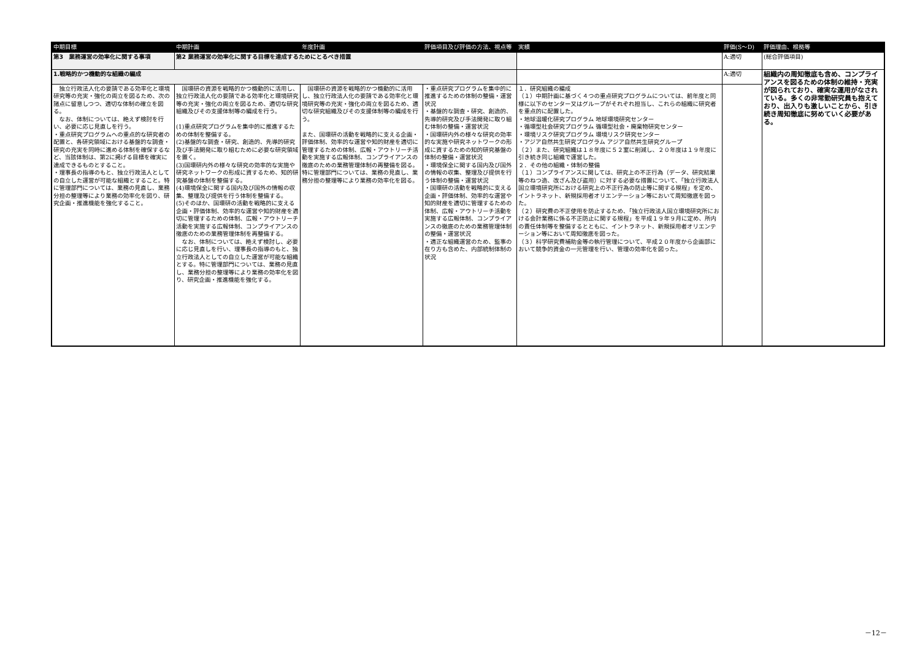| 中期目標 | 中期計画 | 年度計画 | 評価項目及び評価の方法、視点等 | 実績 | 評価(S〜D) | 評価理由、根拠等 |
| --- | --- | --- | --- | --- | --- | --- |
| 第3 業務運営の効率化に関する事項 | 第2 業務運営の効率化に関する目標を達成するためにとるべき措置 | | | | A:適切 | (総合評価項目) |
| 1.戦略的かつ機動的な組織の編成 | | | | | A:適切 | 組織内の周知徹底も含め、コンプライアンスを図るための体制の維持・充実が図られており、確実な運用がなされている。多くの非常勤研究員も抱えており、出入りも激しいことから、引き続き周知徹底に努めていく必要がある。 |
| 独立行政法人化の要請である効率化と環境研究等の充実・強化の両立を図るため、次の諸点に留意しつつ、適切な体制の確立を図る。 なお、体制については、絶えず検討を行い、必要に応じ見直しを行う。 ・重点研究プログラムへの重点的な研究者の配置と、各研究領域における基盤的な調査・研究の充実を同時に進める体制を確保するなど、当該体制は、第2に掲げる目標を確実に達成できるものとすること。 ・理事長の指導のもと、独立行政法人としての自立した運営が可能な組織とすること。特に管理部門については、業務の見直し、業務分担の整理等により業務の効率化を図り、研究企画・推進機能を強化すること。 | 国環研の資源を戦略的かつ機動的に活用し、独立行政法人化の要請である効率化と環境研究等の充実・強化の両立を図るため、適切な研究組織及びその支援体制等の編成を行う。 (1)重点研究プログラムを集中的に推進するための体制を整備する。 (2)基盤的な調査・研究、創造的、先導的研究及び手法開発に取り組むために必要な研究領域を置く。 (3)国環研内外の様々な研究の効率的な実施や研究ネットワークの形成に資するため、知的研究基盤の体制を整備する。 (4)環境保全に関する国内及び国外の情報の収集、整理及び提供を行う体制を整備する。 (5)そのほか、国環研の活動を戦略的に支える企画・評価体制、効率的な運営や知的財産を適切に管理するための体制、広報・アウトリーチ活動を実施する広報体制、コンプライアンスの徹底のための業務管理体制を再整備する。 なお、体制については、絶えず検討し、必要に応じ見直しを行い、理事長の指導のもと、独立行政法人としての自立した運営が可能な組織とする。特に管理部門については、業務の見直し、業務分担の整理等により業務の効率化を図り、研究企画・推進機能を強化する。 | 国環研の資源を戦略的かつ機動的に活用し、独立行政法人化の要請である効率化と環境研究等の充実・強化の両立を図るため、適切な研究組織及びその支援体制等の編成を行う。 また、国環研の活動を戦略的に支える企画・評価体制、効率的な運営や知的財産を適切に管理するための体制、広報・アウトリーチ活動を実施する広報体制、コンプライアンスの徹底のための業務管理体制の再整備を図る。特に管理部門については、業務の見直し、業務分担の整理等により業務の効率化を図る。 | ・重点研究プログラムを集中的に推進するための体制の整備・運営状況 ・基盤的な調査・研究、創造的、先導的研究及び手法開発に取り組む体制の整備・運営状況 ・国環研内外の様々な研究の効率的な実施や研究ネットワークの形成に資するための知的研究基盤の体制の整備・運営状況 ・環境保全に関する国内及び国外の情報の収集、整理及び提供を行う体制の整備・運営状況 ・国環研の活動を戦略的に支える企画・評価体制、効率的な運営や知的財産を適切に管理するための体制、広報・アウトリーチ活動を実施する広報体制、コンプライアンスの徹底のための業務管理体制の整備・運営状況 ・適正な組織運営のため、監事の在り方も含めた、内部統制体制の状況 | １．研究組織の編成 （１）中期計画に基づく４つの重点研究プログラムについては、前年度と同様に以下のセンター又はグループがそれぞれ担当し、これらの組織に研究者を重点的に配置した。 ・地球温暖化研究プログラム 地球環境研究センター ・循環型社会研究プログラム 循環型社会・廃棄物研究センター ・環境リスク研究プログラム 環境リスク研究センター ・アジア自然共生研究プログラム アジア自然共生研究グループ （２）また、研究組織は１８年度に５２室に削減し、２０年度は１９年度に引き続き同じ組織で運営した。 ２．その他の組織・体制の整備 （１）コンプライアンスに関しては、研究上の不正行為（データ、研究結果等のねつ造、改ざん及び盗用）に対する必要な措置について、「独立行政法人国立環境研究所における研究上の不正行為の防止等に関する規程」を定め、イントラネット、新規採用者オリエンテーション等において周知徹底を図った。 （２）研究費の不正使用を防止するため、「独立行政法人国立環境研究所における会計業務に係る不正防止に関する規程」を平成１９年９月に定め、所内の責任体制等を整備するとともに、イントラネット、新規採用者オリエンテーション等において周知徹底を図った。 （３）科学研究費補助金等の執行管理について、平成２０年度から企画部において競争的資金の一元管理を行い、管理の効率化を図った。 | | |
－12－